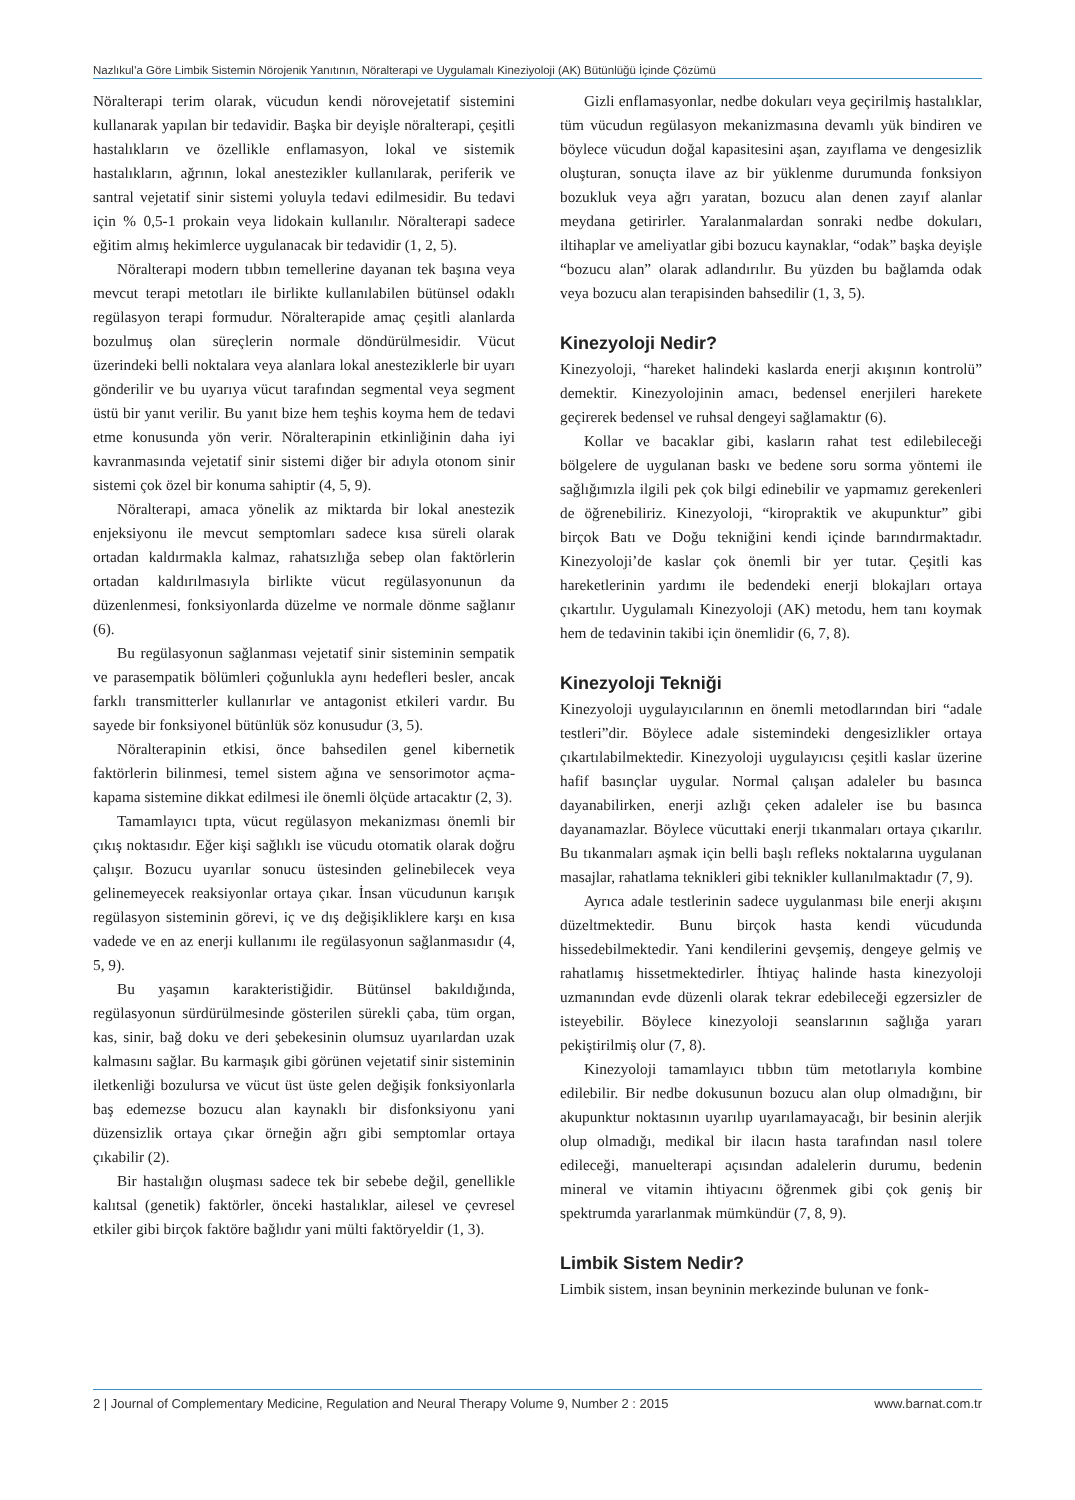Nazlıkul’a Göre Limbik Sistemin Nörojenik Yanıtının, Nöralterapi ve Uygulamalı Kineziyoloji (AK) Bütünlüğü İçinde Çözümü
Nöralterapi terim olarak, vücudun kendi nörovejetatif sistemini kullanarak yapılan bir tedavidir. Başka bir deyişle nöralterapi, çeşitli hastalıkların ve özellikle enflamasyon, lokal ve sistemik hastalıkların, ağrının, lokal anestezikler kullanılarak, periferik ve santral vejetatif sinir sistemi yoluyla tedavi edilmesidir. Bu tedavi için % 0,5-1 prokain veya lidokain kullanılır. Nöralterapi sadece eğitim almış hekimlerce uygulanacak bir tedavidir (1, 2, 5).
Nöralterapi modern tıbbın temellerine dayanan tek başına veya mevcut terapi metotları ile birlikte kullanılabilen bütünsel odaklı regülasyon terapi formudur. Nöralterapide amaç çeşitli alanlarda bozulmuş olan süreçlerin normale döndürülmesidir. Vücut üzerindeki belli noktalara veya alanlara lokal anesteziklerle bir uyarı gönderilir ve bu uyarıya vücut tarafından segmental veya segment üstü bir yanıt verilir. Bu yanıt bize hem teşhis koyma hem de tedavi etme konusunda yön verir. Nöralterapinin etkinliğinin daha iyi kavranmasında vejetatif sinir sistemi diğer bir adıyla otonom sinir sistemi çok özel bir konuma sahiptir (4, 5, 9).
Nöralterapi, amaca yönelik az miktarda bir lokal anestezik enjeksiyonu ile mevcut semptomları sadece kısa süreli olarak ortadan kaldırmakla kalmaz, rahatsızlığa sebep olan faktörlerin ortadan kaldırılmasıyla birlikte vücut regülasyonunun da düzenlenmesi, fonksiyonlarda düzelme ve normale dönme sağlanır (6).
Bu regülasyonun sağlanması vejetatif sinir sisteminin sempatik ve parasempatik bölümleri çoğunlukla aynı hedefleri besler, ancak farklı transmitterler kullanırlar ve antagonist etkileri vardır. Bu sayede bir fonksiyonel bütünlük söz konusudur (3, 5).
Nöralterapinin etkisi, önce bahsedilen genel kibernetik faktörlerin bilinmesi, temel sistem ağına ve sensorimotor açma-kapama sistemine dikkat edilmesi ile önemli ölçüde artacaktır (2, 3).
Tamamlayıcı tıpta, vücut regülasyon mekanizması önemli bir çıkış noktasıdır. Eğer kişi sağlıklı ise vücudu otomatik olarak doğru çalışır. Bozucu uyarılar sonucu üstesinden gelinebilecek veya gelinemeyecek reaksiyonlar ortaya çıkar. İnsan vücudunun karışık regülasyon sisteminin görevi, iç ve dış değişikliklere karşı en kısa vadede ve en az enerji kullanımı ile regülasyonun sağlanmasıdır (4, 5, 9).
Bu yaşamın karakteristiğidir. Bütünsel bakıldığında, regülasyonun sürdürülmesinde gösterilen sürekli çaba, tüm organ, kas, sinir, bağ doku ve deri şebekesinin olumsuz uyarılardan uzak kalmasını sağlar. Bu karmaşık gibi görünen vejetatif sinir sisteminin iletkenliği bozulursa ve vücut üst üste gelen değişik fonksiyonlarla baş edemezse bozucu alan kaynaklı bir disfonksiyonu yani düzensizlik ortaya çıkar örneğin ağrı gibi semptomlar ortaya çıkabilir (2).
Bir hastalığın oluşması sadece tek bir sebebe değil, genellikle kalıtsal (genetik) faktörler, önceki hastalıklar, ailesel ve çevresel etkiler gibi birçok faktöre bağlıdır yani mülti faktöryeldir (1, 3).
Gizli enflamasyonlar, nedbe dokuları veya geçirilmiş hastalıklar, tüm vücudun regülasyon mekanizmasına devamlı yük bindiren ve böylece vücudun doğal kapasitesini aşan, zayıflama ve dengesizlik oluşturan, sonuçta ilave az bir yüklenme durumunda fonksiyon bozukluk veya ağrı yaratan, bozucu alan denen zayıf alanlar meydana getirirler. Yaralanmalardan sonraki nedbe dokuları, iltihaplar ve ameliyatlar gibi bozucu kaynaklar, “odak” başka deyişle “bozucu alan” olarak adlandırılır. Bu yüzden bu bağlamda odak veya bozucu alan terapisinden bahsedilir (1, 3, 5).
Kinezyoloji Nedir?
Kinezyoloji, “hareket halindeki kaslarda enerji akışının kontrolü” demektir. Kinezyolojinin amacı, bedensel enerjileri harekete geçirerek bedensel ve ruhsal dengeyi sağlamaktır (6).
Kollar ve bacaklar gibi, kasların rahat test edilebileceği bölgelere de uygulanan baskı ve bedene soru sorma yöntemi ile sağlığımızla ilgili pek çok bilgi edinebilir ve yapmamız gerekenleri de öğrenebiliriz. Kinezyoloji, “kiropraktik ve akupunktur” gibi birçok Batı ve Doğu tekniğini kendi içinde barındırmaktadır. Kinezyoloji’de kaslar çok önemli bir yer tutar. Çeşitli kas hareketlerinin yardımı ile bedendeki enerji blokajları ortaya çıkartılır. Uygulamalı Kinezyoloji (AK) metodu, hem tanı koymak hem de tedavinin takibi için önemlidir (6, 7, 8).
Kinezyoloji Tekniği
Kinezyoloji uygulayıcılarının en önemli metodlarından biri “adale testleri”dir. Böylece adale sistemindeki dengesizlikler ortaya çıkartılabilmektedir. Kinezyoloji uygulayıcısı çeşitli kaslar üzerine hafif basınçlar uygular. Normal çalışan adaleler bu basınca dayanabilirken, enerji azlığı çeken adaleler ise bu basınca dayanamazlar. Böylece vücuttaki enerji tıkanmaları ortaya çıkarılır. Bu tıkanmaları aşmak için belli başlı refleks noktalarına uygulanan masajlar, rahatlama teknikleri gibi teknikler kullanılmaktadır (7, 9).
Ayrıca adale testlerinin sadece uygulanması bile enerji akışını düzeltmektedir. Bunu birçok hasta kendi vücudunda hissedebilmektedir. Yani kendilerini gevşemiş, dengeye gelmiş ve rahatlamış hissetmektedirler. İhtiyaç halinde hasta kinezyoloji uzmanından evde düzenli olarak tekrar edebileceği egzersizler de isteyebilir. Böylece kinezyoloji seanslarının sağlığa yararı pekiştirilmiş olur (7, 8).
Kinezyoloji tamamlayıcı tıbbın tüm metotlarıyla kombine edilebilir. Bir nedbe dokusunun bozucu alan olup olmadığını, bir akupunktur noktasının uyarılıp uyarılamayacağı, bir besinin alerjik olup olmadığı, medikal bir ilacın hasta tarafından nasıl tolere edileceği, manuelterapi açısından adalelerin durumu, bedenin mineral ve vitamin ihtiyacını öğrenmek gibi çok geniş bir spektrumda yararlanmak mümkündür (7, 8, 9).
Limbik Sistem Nedir?
Limbik sistem, insan beyninin merkezinde bulunan ve fonk-
2 | Journal of Complementary Medicine, Regulation and Neural Therapy Volume 9, Number 2 : 2015 www.barnat.com.tr